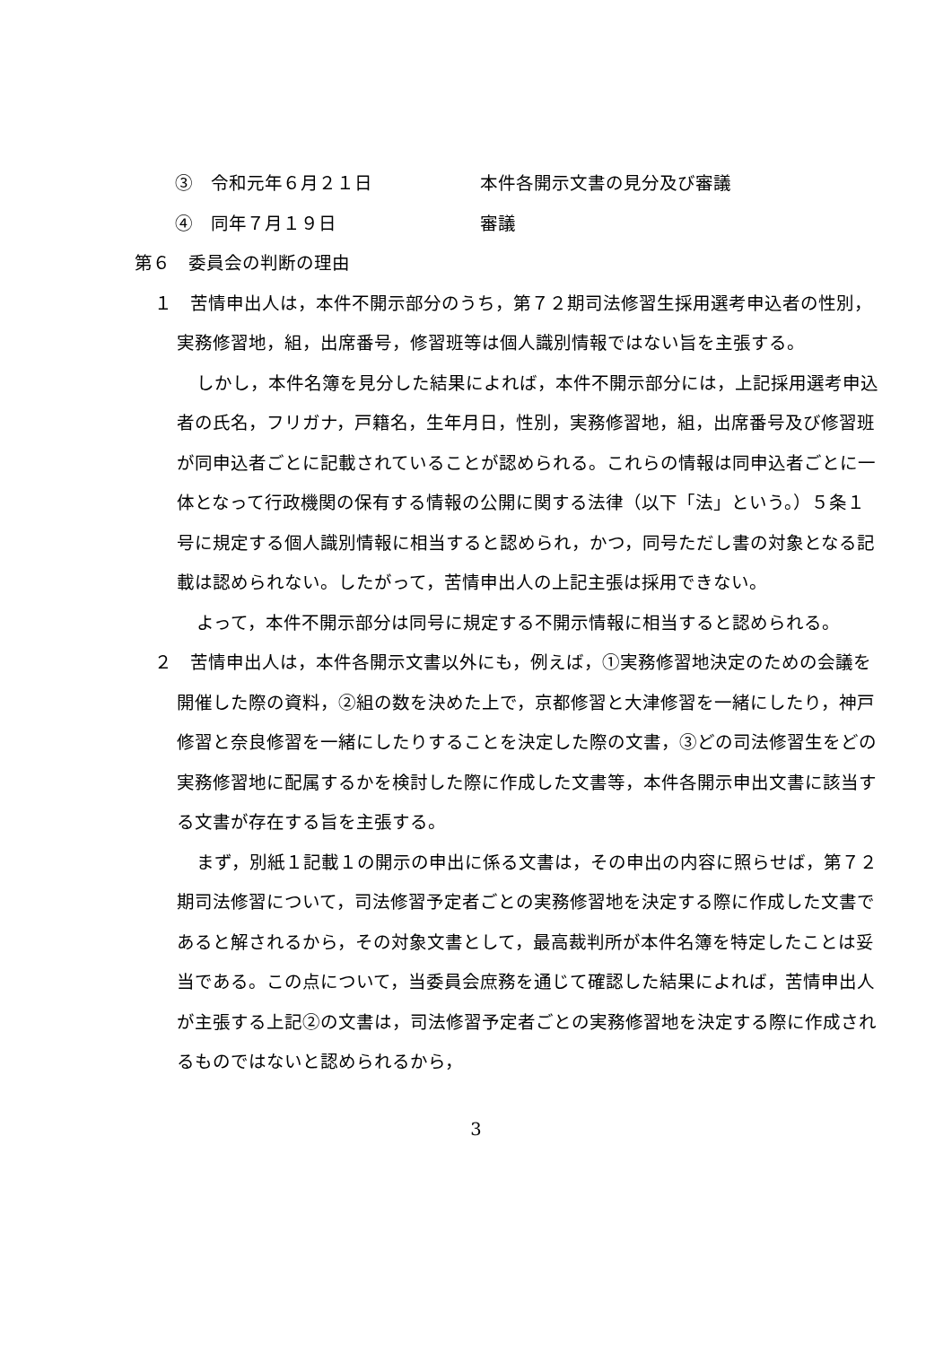③　令和元年６月２１日 本件各開示文書の見分及び審議
④　同年７月１９日 審議
第６　委員会の判断の理由
１　苦情申出人は，本件不開示部分のうち，第７２期司法修習生採用選考申込者の性別，実務修習地，組，出席番号，修習班等は個人識別情報ではない旨を主張する。
しかし，本件名簿を見分した結果によれば，本件不開示部分には，上記採用選考申込者の氏名，フリガナ，戸籍名，生年月日，性別，実務修習地，組，出席番号及び修習班が同申込者ごとに記載されていることが認められる。これらの情報は同申込者ごとに一体となって行政機関の保有する情報の公開に関する法律（以下「法」という。）５条１号に規定する個人識別情報に相当すると認められ，かつ，同号ただし書の対象となる記載は認められない。したがって，苦情申出人の上記主張は採用できない。
よって，本件不開示部分は同号に規定する不開示情報に相当すると認められる。
２　苦情申出人は，本件各開示文書以外にも，例えば，①実務修習地決定のための会議を開催した際の資料，②組の数を決めた上で，京都修習と大津修習を一緒にしたり，神戸修習と奈良修習を一緒にしたりすることを決定した際の文書，③どの司法修習生をどの実務修習地に配属するかを検討した際に作成した文書等，本件各開示申出文書に該当する文書が存在する旨を主張する。
まず，別紙１記載１の開示の申出に係る文書は，その申出の内容に照らせば，第７２期司法修習について，司法修習予定者ごとの実務修習地を決定する際に作成した文書であると解されるから，その対象文書として，最高裁判所が本件名簿を特定したことは妥当である。この点について，当委員会庶務を通じて確認した結果によれば，苦情申出人が主張する上記②の文書は，司法修習予定者ごとの実務修習地を決定する際に作成されるものではないと認められるから，
3